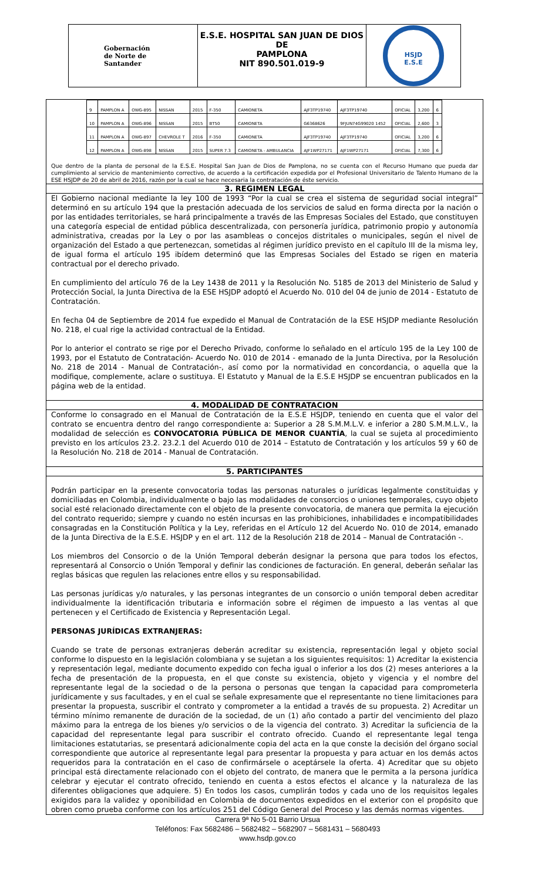| Gobernación de Norte de Santander | E.S.E. HOSPITAL SAN JUAN DE DIOS DE PAMPLONA NIT 890.501.019-9 | HSJD E.S.E |
| 9 | PAMPLON A | OWG-895 | NISSAN | 2015 | F-350 | CAMIONETA | AJF3TP19740 | AJF3TP19740 | OFICIAL | 3,200 | 6 |
| 10 | PAMPLON A | OWG-896 | NISSAN | 2015 | BT50 | CAMIONETA | G6368626 | 9FJUN74G99020 1452 | OFICIAL | 2,600 | 3 |
| 11 | PAMPLON A | OWG-897 | CHEVROLE T | 2016 | F-350 | CAMIONETA | AJF3TP19740 | AJF3TP19740 | OFICIAL | 3,200 | 6 |
| 12 | PAMPLON A | OWG-898 | NISSAN | 2015 | SUPER 7.3 | CAMIONETA - AMBULANCIA | AJF1WP27171 | AJF1WP27171 | OFICIAL | 7,300 | 6 |
Que dentro de la planta de personal de la E.S.E. Hospital San Juan de Dios de Pamplona, no se cuenta con el Recurso Humano que pueda dar cumplimiento al servicio de mantenimiento correctivo, de acuerdo a la certificación expedida por el Profesional Universitario de Talento Humano de la ESE HSJDP de 20 de abril de 2016, razón por la cual se hace necesaria la contratación de éste servicio.
3. REGIMEN LEGAL
El Gobierno nacional mediante la ley 100 de 1993 “Por la cual se crea el sistema de seguridad social integral” determinó en su artículo 194 que la prestación adecuada de los servicios de salud en forma directa por la nación o por las entidades territoriales, se hará principalmente a través de las Empresas Sociales del Estado, que constituyen una categoría especial de entidad pública descentralizada, con personería jurídica, patrimonio propio y autonomía administrativa, creadas por la Ley o por las asambleas o concejos distritales o municipales, según el nivel de organización del Estado a que pertenezcan, sometidas al régimen jurídico previsto en el capítulo III de la misma ley, de igual forma el artículo 195 ibídem determinó que las Empresas Sociales del Estado se rigen en materia contractual por el derecho privado.
En cumplimiento del artículo 76 de la Ley 1438 de 2011 y la Resolución No. 5185 de 2013 del Ministerio de Salud y Protección Social, la Junta Directiva de la ESE HSJDP adoptó el Acuerdo No. 010 del 04 de junio de 2014 - Estatuto de Contratación.
En fecha 04 de Septiembre de 2014 fue expedido el Manual de Contratación de la ESE HSJDP mediante Resolución No. 218, el cual rige la actividad contractual de la Entidad.
Por lo anterior el contrato se rige por el Derecho Privado, conforme lo señalado en el artículo 195 de la Ley 100 de 1993, por el Estatuto de Contratación- Acuerdo No. 010 de 2014 - emanado de la Junta Directiva, por la Resolución No. 218 de 2014 - Manual de Contratación-, así como por la normatividad en concordancia, o aquella que la modifique, complemente, aclare o sustituya. El Estatuto y Manual de la E.S.E HSJDP se encuentran publicados en la página web de la entidad.
4. MODALIDAD DE CONTRATACION
Conforme lo consagrado en el Manual de Contratación de la E.S.E HSJDP, teniendo en cuenta que el valor del contrato se encuentra dentro del rango correspondiente a: Superior a 28 S.M.M.L.V. e inferior a 280 S.M.M.L.V., la modalidad de selección es CONVOCATORIA PÚBLICA DE MENOR CUANTÍA, la cual se sujeta al procedimiento previsto en los artículos 23.2. 23.2.1 del Acuerdo 010 de 2014 – Estatuto de Contratación y los artículos 59 y 60 de la Resolución No. 218 de 2014 - Manual de Contratación.
5. PARTICIPANTES
Podrán participar en la presente convocatoria todas las personas naturales o jurídicas legalmente constituidas y domiciliadas en Colombia, individualmente o bajo las modalidades de consorcios o uniones temporales, cuyo objeto social esté relacionado directamente con el objeto de la presente convocatoria, de manera que permita la ejecución del contrato requerido; siempre y cuando no estén incursas en las prohibiciones, inhabilidades e incompatibilidades consagradas en la Constitución Política y la Ley, referidas en el Artículo 12 del Acuerdo No. 010 de 2014, emanado de la Junta Directiva de la E.S.E. HSJDP y en el art. 112 de la Resolución 218 de 2014 – Manual de Contratación -.
Los miembros del Consorcio o de la Unión Temporal deberán designar la persona que para todos los efectos, representará al Consorcio o Unión Temporal y definir las condiciones de facturación. En general, deberán señalar las reglas básicas que regulen las relaciones entre ellos y su responsabilidad.
Las personas jurídicas y/o naturales, y las personas integrantes de un consorcio o unión temporal deben acreditar individualmente la identificación tributaria e información sobre el régimen de impuesto a las ventas al que pertenecen y el Certificado de Existencia y Representación Legal.
PERSONAS JURÍDICAS EXTRANJERAS:
Cuando se trate de personas extranjeras deberán acreditar su existencia, representación legal y objeto social conforme lo dispuesto en la legislación colombiana y se sujetan a los siguientes requisitos: 1) Acreditar la existencia y representación legal, mediante documento expedido con fecha igual o inferior a los dos (2) meses anteriores a la fecha de presentación de la propuesta, en el que conste su existencia, objeto y vigencia y el nombre del representante legal de la sociedad o de la persona o personas que tengan la capacidad para comprometerla jurídicamente y sus facultades, y en el cual se señale expresamente que el representante no tiene limitaciones para presentar la propuesta, suscribir el contrato y comprometer a la entidad a través de su propuesta. 2) Acreditar un término mínimo remanente de duración de la sociedad, de un (1) año contado a partir del vencimiento del plazo máximo para la entrega de los bienes y/o servicios o de la vigencia del contrato. 3) Acreditar la suficiencia de la capacidad del representante legal para suscribir el contrato ofrecido. Cuando el representante legal tenga limitaciones estatutarias, se presentará adicionalmente copia del acta en la que conste la decisión del órgano social correspondiente que autorice al representante legal para presentar la propuesta y para actuar en los demás actos requeridos para la contratación en el caso de confirmársele o aceptársele la oferta. 4) Acreditar que su objeto principal está directamente relacionado con el objeto del contrato, de manera que le permita a la persona jurídica celebrar y ejecutar el contrato ofrecido, teniendo en cuenta a estos efectos el alcance y la naturaleza de las diferentes obligaciones que adquiere. 5) En todos los casos, cumplirán todos y cada uno de los requisitos legales exigidos para la validez y oponibilidad en Colombia de documentos expedidos en el exterior con el propósito que obren como prueba conforme con los artículos 251 del Código General del Proceso y las demás normas vigentes.
Carrera 9ª No 5-01 Barrio Ursua
Teléfonos: Fax 5682486 – 5682482 – 5682907 – 5681431 – 5680493
www.hsdp.gov.co